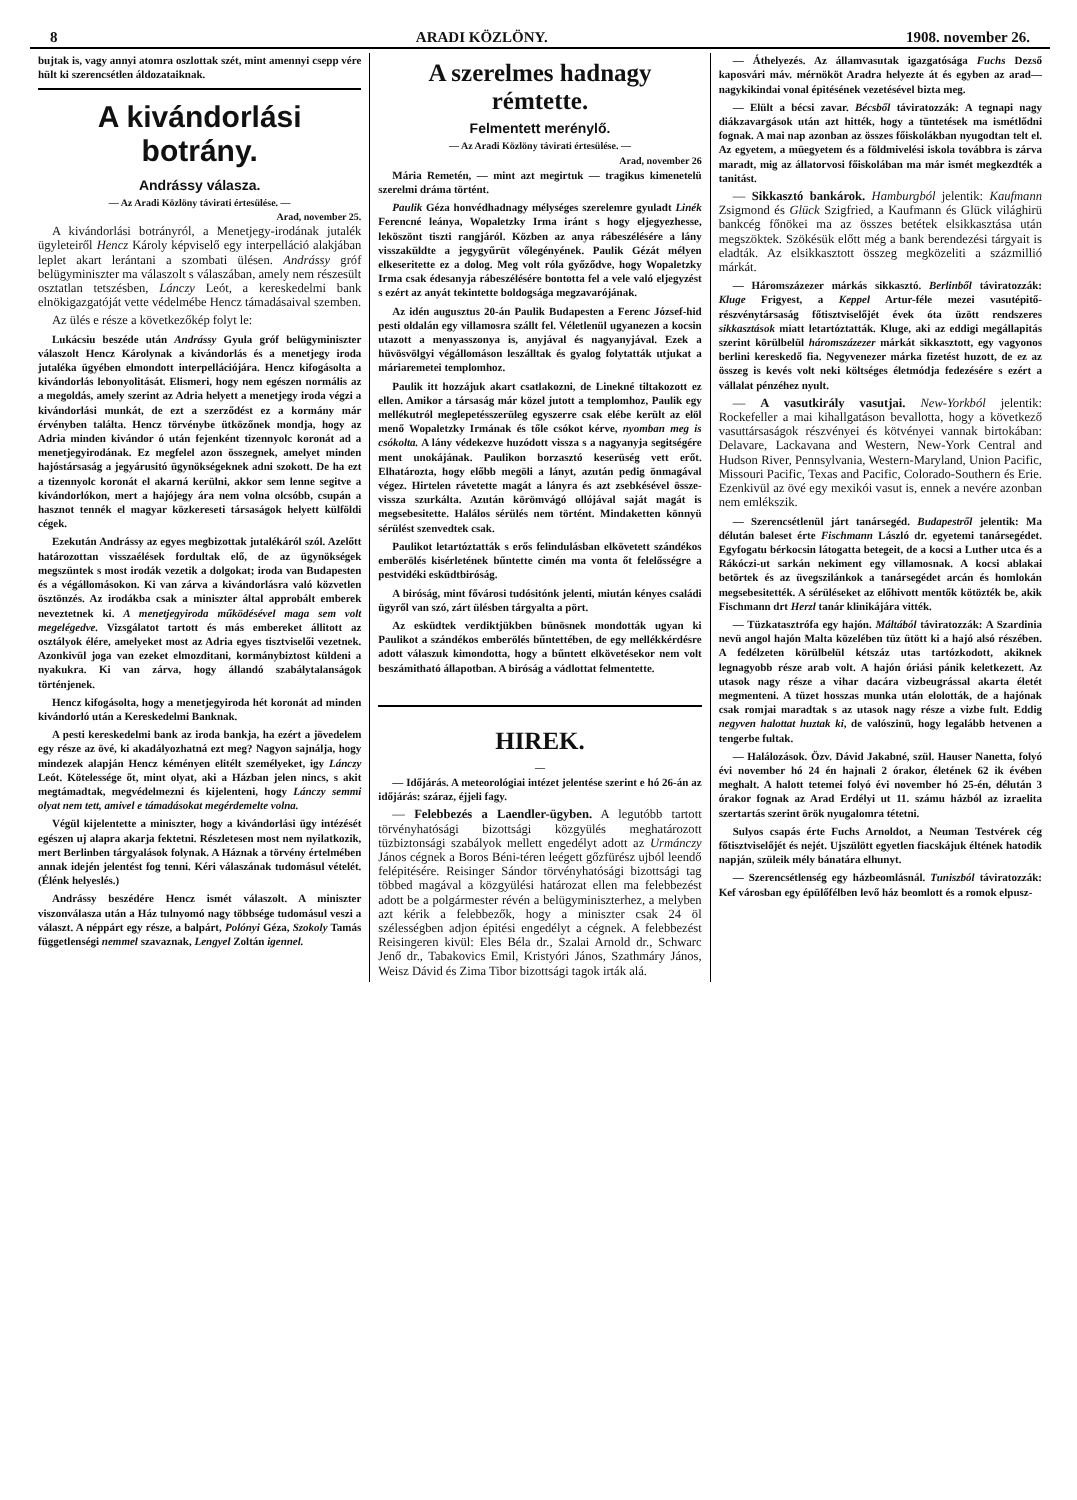8 ARADI KÖZLÖNY. 1908. november 26.
bujtak is, vagy annyi atomra oszlottak szét, mint amennyi csepp vére hült ki szerencsétlen áldozataiknak.
A kivándorlási botrány.
Andrássy válasza.
— Az Aradi Közlöny távirati értesülése. —
Arad, november 25.
A kivándorlási botrányról, a Menetjegy-irodának jutalék ügyleteiről Hencz Károly képviselő egy interpelláció alakjában leplet akart lerántani a szombati ülésen. Andrássy gróf belügyminiszter ma válaszolt s válaszában, amely nem részesült osztatlan tetszésben, Lánczy Leót, a kereskedelmi bank elnökigazgatóját vette védelmébe Hencz támadásaival szemben.
Az ülés e része a következőkép folyt le:
Lukácsiu beszéde után Andrássy Gyula gróf belügyminiszter válaszolt Hencz Károlynak a kivándorlás és a menetjegy iroda jutaléka ügyében elmondott interpellációjára. Hencz kifogásolta a kivándorlás lebonyolitását. Elismeri, hogy nem egészen normális az a megoldás, amely szerint az Adria helyett a menetjegy iroda végzi a kivándorlási munkát, de ezt a szerződést ez a kormány már érvényben találta. Hencz törvénybe ütközőnek mondja, hogy az Adria minden kivándor ó után fejenként tizennyolc koronát ad a menetjegyirodának. Ez megfelel azon összegnek, amelyet minden hajóstársaság a jegyárusitó ügynökségeknek adni szokott. De ha ezt a tizennyolc koronát el akarná kerülni, akkor sem lenne segitve a kivándorlókon, mert a hajójegy ára nem volna olcsóbb, csupán a hasznot tennék el magyar közkereseti társaságok helyett külföldi cégek.
Ezekután Andrássy az egyes megbizottak jutalékáról szól. Azelőtt határozottan visszaélések fordultak elő, de az ügynökségek megszüntek s most irodák vezetik a dolgokat; iroda van Budapesten és a végállomásokon. Ki van zárva a kivándorlásra való közvetlen ösztönzés. Az irodákba csak a miniszter által approbált emberek neveztetnek ki. A menetjegyiroda működésével maga sem volt megelégedve. Vizsgálatot tartott és más embereket állitott az osztályok élére, amelyeket most az Adria egyes tisztviselői vezetnek. Azonkivül joga van ezeket elmozditani, kormánybiztost küldeni a nyakukra. Ki van zárva, hogy állandó szabálytalanságok történjenek.
Hencz kifogásolta, hogy a menetjegyiroda hét koronát ad minden kivándorló után a Kereskedelmi Banknak.
A pesti kereskedelmi bank az iroda bankja, ha ezért a jövedelem egy része az övé, ki akadályozhatná ezt meg? Nagyon sajnálja, hogy mindezek alapján Hencz kéményen elitélt személyeket, igy Lánczy Leót. Kötelessége őt, mint olyat, aki a Házban jelen nincs, s akit megtámadtak, megvédelmezni és kijelenteni, hogy Lánczy semmi olyat nem tett, amivel e támadásokat megérdemelte volna.
Végül kijelentette a miniszter, hogy a kivándorlási ügy intézését egészen uj alapra akarja fektetni. Részletesen most nem nyilatkozik, mert Berlinben tárgyalások folynak. A Háznak a törvény értelmében annak idején jelentést fog tenni. Kéri válaszának tudomásul vételét. (Élénk helyeslés.)
Andrássy beszédére Hencz ismét válaszolt. A miniszter viszonválasza után a Ház tulnyomó nagy többsége tudomásul veszi a választ. A néppárt egy része, a balpárt, Polónyi Géza, Szokoly Tamás függetlenségi nemmel szavaznak, Lengyel Zoltán igennel.
A szerelmes hadnagy rémtette.
Felmentett merénylő.
— Az Aradi Közlöny távirati értesülése. —
Arad, november 26
Mária Remetén, — mint azt megirtuk — tragikus kimenetelü szerelmi dráma történt.
Paulik Géza honvédhadnagy mélységes szerelemre gyuladt Linék Ferencné leánya, Wopaletzky Irma iránt s hogy eljegyezhesse, leköszönt tiszti rangjáról. Közben az anya rábeszélésére a lány visszaküldte a jegygyűrüt vőlegényének. Paulik Gézát mélyen elkeseritette ez a dolog. Meg volt róla győződve, hogy Wopaletzky Irma csak édesanyja rábeszélésére bontotta fel a vele való eljegyzést s ezért az anyát tekintette boldogsága megzavarójának.
Az idén augusztus 20-án Paulik Budapesten a Ferenc József-hid pesti oldalán egy villamosra szállt fel. Véletlenül ugyanezen a kocsin utazott a menyasszonya is, anyjával és nagyanyjával. Ezek a hüvösvölgyi végállomáson leszálltak és gyalog folytatták utjukat a máriaremetei templomhoz.
Paulik itt hozzájuk akart csatlakozni, de Linekné tiltakozott ez ellen. Amikor a társaság már közel jutott a templomhoz, Paulik egy mellékutról meglepetésszerüleg egyszerre csak elébe került az elöl menő Wopaletzky Irmának és tőle csókot kérve, nyomban meg is csókolta. A lány védekezve huzódott vissza s a nagyanyja segitségére ment unokájának. Paulikon borzasztó keserüség vett erőt. Elhatározta, hogy előbb megöli a lányt, azután pedig önmagával végez. Hirtelen rávetette magát a lányra és azt zsebkésével össze-vissza szurkálta. Azután körömvágó ollójával saját magát is megsebesitette. Halálos sérülés nem történt. Mindaketten könnyü sérülést szenvedtek csak.
Paulikot letartóztatták s erős felindulásban elkövetett szándékos emberölés kisérletének bűntette cimén ma vonta őt felelősségre a pestvidéki esküdtbiróság.
A biróság, mint fővárosi tudósitónk jelenti, miután kényes családi ügyről van szó, zárt ülésben tárgyalta a pört.
Az esküdtek verdiktjükben bünösnek mondották ugyan ki Paulikot a szándékos emberölés bűntettében, de egy mellékkérdésre adott válaszuk kimondotta, hogy a bűntett elkövetésekor nem volt beszámitható állapotban. A biróság a vádlottat felmentette.
HIREK.
—
— Időjárás. A meteorológiai intézet jelentése szerint e hó 26-án az időjárás: száraz, éjjeli fagy.
— Felebbezés a Laendler-ügyben. A legutóbb tartott törvényhatósági bizottsági közgyülés meghatározott tüzbiztonsági szabályok mellett engedélyt adott az Urmánczy János cégnek a Boros Béni-téren leégett gőzfürész ujból leendő felépitésére. Reisinger Sándor törvényhatósági bizottsági tag többed magával a közgyülési határozat ellen ma felebbezést adott be a polgármester révén a belügyminiszterhez, a melyben azt kérik a felebbezők, hogy a miniszter csak 24 öl szélességben adjon épitési engedélyt a cégnek. A felebbezést Reisingeren kivül: Eles Béla dr., Szalai Arnold dr., Schwarc Jenő dr., Tabakovics Emil, Kristyóri János, Szathmáry János, Weisz Dávid és Zima Tibor bizottsági tagok irták alá.
— Áthelyezés. Az államvasutak igazgatósága Fuchs Dezső kaposvári máv. mérnököt Aradra helyezte át és egyben az arad—nagykikindai vonal épitésének vezetésével bizta meg.
— Elült a bécsi zavar. Bécsből táviratozzák: A tegnapi nagy diákzavargások után azt hitték, hogy a tüntetések ma ismétlődni fognak. A mai nap azonban az összes főiskolákban nyugodtan telt el. Az egyetem, a müegyetem és a földmivelési iskola továbbra is zárva maradt, mig az állatorvosi főiskolában ma már ismét megkezdték a tanitást.
— Sikkasztó bankárok. Hamburgból jelentik: Kaufmann Zsigmond és Glück Szigfried, a Kaufmann és Glück világhirü bankcég főnökei ma az összes betétek elsikkasztása után megszöktek. Szökésük előtt még a bank berendezési tárgyait is eladták. Az elsikkasztott összeg megközeliti a százmillió márkát.
— Háromszázezer márkás sikkasztó. Berlinből táviratozzák: Kluge Frigyest, a Keppel Artur-féle mezei vasutépitő-részvénytársaság főtisztviselőjét évek óta üzött rendszeres sikkasztások miatt letartóztatták. Kluge, aki az eddigi megállapitás szerint körülbelül háromszázezer márkát sikkasztott, egy vagyonos berlini kereskedő fia. Negyvenezer márka fizetést huzott, de ez az összeg is kevés volt neki költséges életmódja fedezésére s ezért a vállalat pénzéhez nyult.
— A vasutkirály vasutjai. New-Yorkból jelentik: Rockefeller a mai kihallgatáson bevallotta, hogy a következő vasuttársaságok részvényei és kötvényei vannak birtokában: Delavare, Lackavana and Western, New-York Central and Hudson River, Pennsylvania, Western-Maryland, Union Pacific, Missouri Pacific, Texas and Pacific, Colorado-Southern és Erie. Ezenkivül az övé egy mexikói vasut is, ennek a nevére azonban nem emlékszik.
— Szerencsétlenül járt tanársegéd. Budapestről jelentik: Ma délután baleset érte Fischmann László dr. egyetemi tanársegédet. Egyfogatu bérkocsin látogatta betegeit, de a kocsi a Luther utca és a Rákóczi-ut sarkán nekiment egy villamosnak. A kocsi ablakai betörtek és az üvegszilánkok a tanársegédet arcán és homlokán megsebesitették. A sérüléseket az előhivott mentők kötözték be, akik Fischmann drt Herzl tanár klinikájára vitték.
— Tüzkatasztrófa egy hajón. Máltából táviratozzák: A Szardinia nevü angol hajón Malta közelében tüz ütött ki a hajó alsó részében. A fedélzeten körülbelül kétszáz utas tartózkodott, akiknek legnagyobb része arab volt. A hajón óriási pánik keletkezett. Az utasok nagy része a vihar dacára vizbeugrással akarta életét megmenteni. A tüzet hosszas munka után elolották, de a hajónak csak romjai maradtak s az utasok nagy része a vizbe fult. Eddig negyven halottat huztak ki, de valószinü, hogy legalább hetvenen a tengerbe fultak.
— Halálozások. Özv. Dávid Jakabné, szül. Hauser Nanetta, folyó évi november hó 24 én hajnali 2 órakor, életének 62 ik évében meghalt. A halott tetemei folyó évi november hó 25-én, délután 3 órakor fognak az Arad Erdélyi ut 11. számu házból az izraelita szertartás szerint örök nyugalomra tétetni.
Sulyos csapás érte Fuchs Arnoldot, a Neuman Testvérek cég főtisztviselőjét és nejét. Ujszülött egyetlen fiacskájuk éltének hatodik napján, szüleik mély bánatára elhunyt.
— Szerencsétlenség egy házbeomlásnál. Tuniszból táviratozzák: Kef városban egy épülőfélben levő ház beomlott és a romok elpusz-